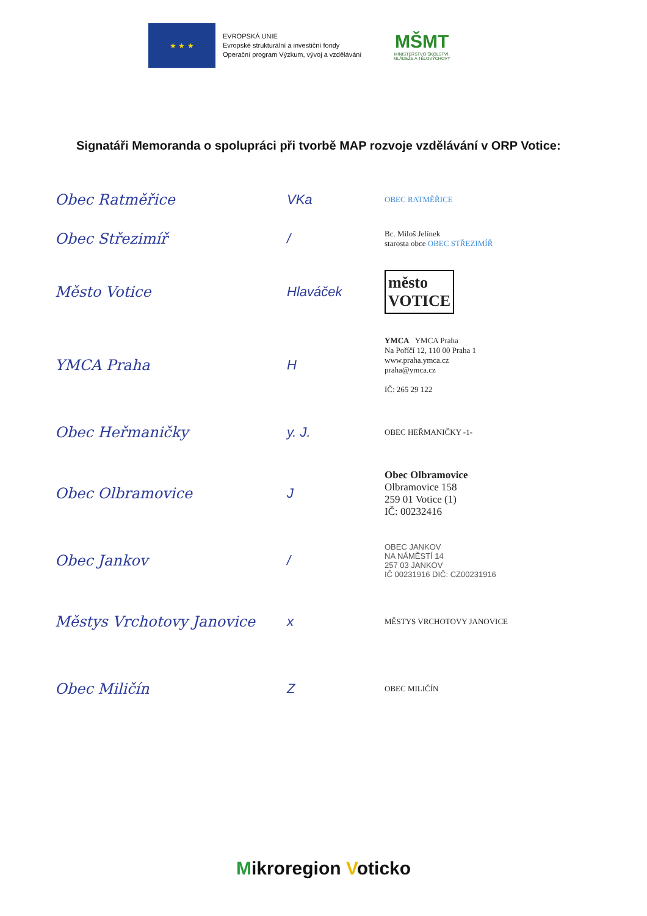★ ★ ★
EVROPSKÁ UNIE
Evropské strukturální a investiční fondy
Operační program Výzkum, vývoj a vzdělávání
MŠMT
MINISTERSTVO ŠKOLSTVÍ,
MLÁDEŽE A TĚLOVÝCHOVY
Signatáři Memoranda o spolupráci při tvorbě MAP rozvoje vzdělávání v ORP Votice:
Obec Ratměřice VKa
OBEC RATMĚŘICE
Obec Střezimíř /
Bc. Miloš Jelínek
starosta obce OBEC STŘEZIMÍŘ
Město Votice Hlaváček
město
VOTICE
YMCA Praha H
YMCA YMCA Praha
Na Poříčí 12, 110 00 Praha 1
www.praha.ymca.cz
praha@ymca.cz
IČ: 265 29 122
Obec Heřmaničky y. J.
OBEC HEŘMANIČKY -1-
Obec Olbramovice J
Obec Olbramovice
Olbramovice 158
259 01 Votice (1)
IČ: 00232416
Obec Jankov /
OBEC JANKOV
NA NÁMĚSTÍ 14
257 03 JANKOV
IČ 00231916 DIČ: CZ00231916
Městys Vrchotovy Janovice x
MĚSTYS VRCHOTOVY JANOVICE
Obec Miličín Z
OBEC MILIČÍN
Mikroregion Voticko